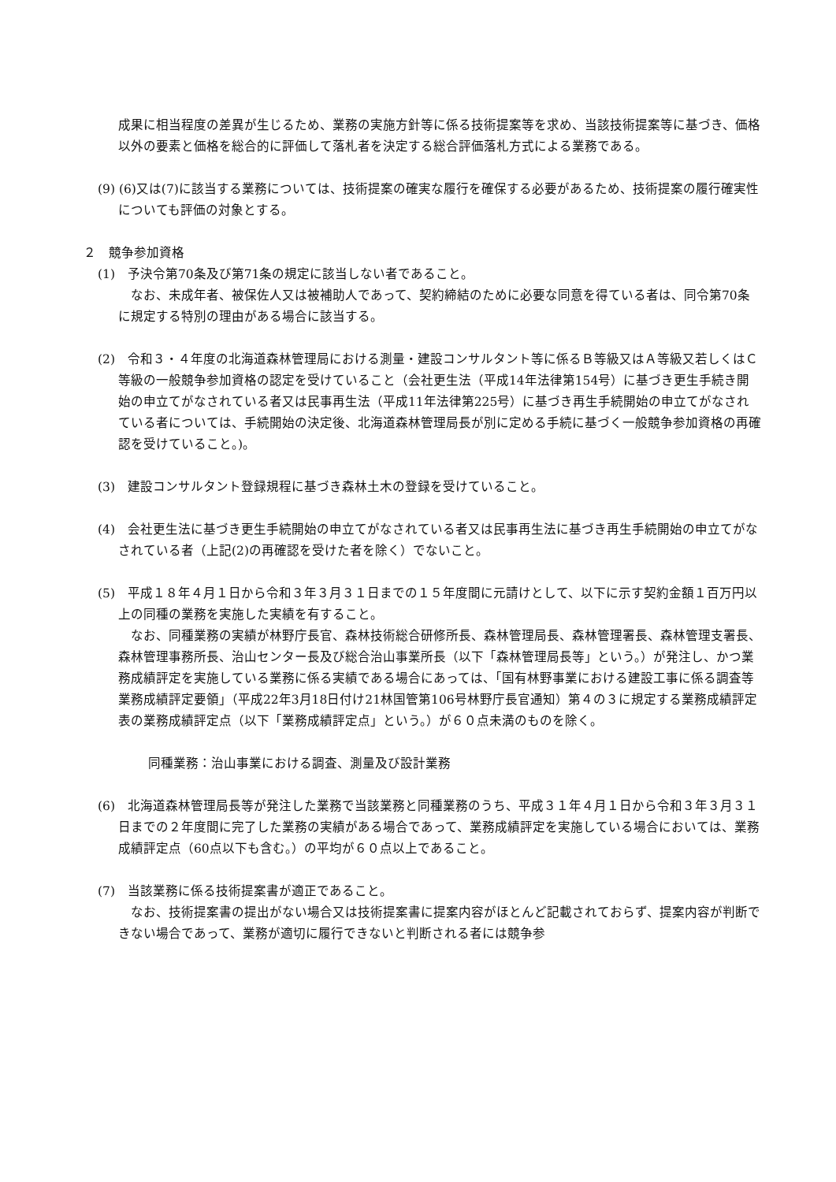成果に相当程度の差異が生じるため、業務の実施方針等に係る技術提案等を求め、当該技術提案等に基づき、価格以外の要素と価格を総合的に評価して落札者を決定する総合評価落札方式による業務である。
(9) (6)又は(7)に該当する業務については、技術提案の確実な履行を確保する必要があるため、技術提案の履行確実性についても評価の対象とする。
２　競争参加資格
(1)　予決令第70条及び第71条の規定に該当しない者であること。
なお、未成年者、被保佐人又は被補助人であって、契約締結のために必要な同意を得ている者は、同令第70条に規定する特別の理由がある場合に該当する。
(2)　令和３・４年度の北海道森林管理局における測量・建設コンサルタント等に係るＢ等級又はＡ等級又若しくはＣ等級の一般競争参加資格の認定を受けていること（会社更生法（平成14年法律第154号）に基づき更生手続き開始の申立てがなされている者又は民事再生法（平成11年法律第225号）に基づき再生手続開始の申立てがなされている者については、手続開始の決定後、北海道森林管理局長が別に定める手続に基づく一般競争参加資格の再確認を受けていること。)。
(3)　建設コンサルタント登録規程に基づき森林土木の登録を受けていること。
(4)　会社更生法に基づき更生手続開始の申立てがなされている者又は民事再生法に基づき再生手続開始の申立てがなされている者（上記(2)の再確認を受けた者を除く）でないこと。
(5)　平成１８年４月１日から令和３年３月３１日までの１５年度間に元請けとして、以下に示す契約金額１百万円以上の同種の業務を実施した実績を有すること。
なお、同種業務の実績が林野庁長官、森林技術総合研修所長、森林管理局長、森林管理署長、森林管理支署長、森林管理事務所長、治山センター長及び総合治山事業所長（以下「森林管理局長等」という。）が発注し、かつ業務成績評定を実施している業務に係る実績である場合にあっては、「国有林野事業における建設工事に係る調査等業務成績評定要領」（平成22年3月18日付け21林国管第106号林野庁長官通知）第４の３に規定する業務成績評定表の業務成績評定点（以下「業務成績評定点」という。）が６０点未満のものを除く。
同種業務：治山事業における調査、測量及び設計業務
(6)　北海道森林管理局長等が発注した業務で当該業務と同種業務のうち、平成３１年４月１日から令和３年３月３１日までの２年度間に完了した業務の実績がある場合であって、業務成績評定を実施している場合においては、業務成績評定点（60点以下も含む。）の平均が６０点以上であること。
(7)　当該業務に係る技術提案書が適正であること。
なお、技術提案書の提出がない場合又は技術提案書に提案内容がほとんど記載されておらず、提案内容が判断できない場合であって、業務が適切に履行できないと判断される者には競争参